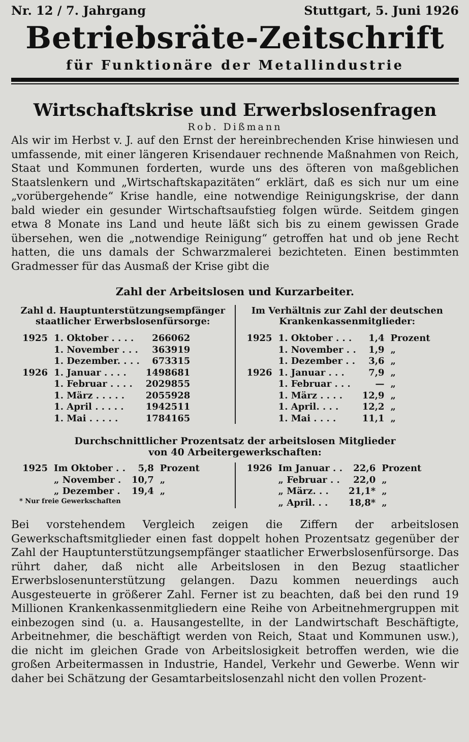Nr. 12 / 7. Jahrgang Stuttgart, 5. Juni 1926
Betriebsräte-Zeitschrift
für Funktionäre der Metallindustrie
Wirtschaftskrise und Erwerbslosenfragen
Rob. Dißmann
Als wir im Herbst v. J. auf den Ernst der hereinbrechenden Krise hinwiesen und umfassende, mit einer längeren Krisendauer rechnende Maßnahmen von Reich, Staat und Kommunen forderten, wurde uns des öfteren von maßgeblichen Staatslenkern und „Wirtschaftskapazitäten“ erklärt, daß es sich nur um eine „vorübergehende“ Krise handle, eine notwendige Reinigungskrise, der dann bald wieder ein gesunder Wirtschaftsaufstieg folgen würde. Seitdem gingen etwa 8 Monate ins Land und heute läßt sich bis zu einem gewissen Grade übersehen, wen die „notwendige Reinigung“ getroffen hat und ob jene Recht hatten, die uns damals der Schwarzmalerei bezichteten. Einen bestimmten Gradmesser für das Ausmaß der Krise gibt die
Zahl der Arbeitslosen und Kurzarbeiter.
Zahl d. Hauptunterstützungsempfänger staatlicher Erwerbslosenfürsorge:
| 1925 | 1. Oktober . . . . | 266062 |
| | 1. November . . . | 363919 |
| | 1. Dezember. . . . | 673315 |
| 1926 | 1. Januar . . . . | 1498681 |
| | 1. Februar . . . . | 2029855 |
| | 1. März . . . . . | 2055928 |
| | 1. April . . . . . | 1942511 |
| | 1. Mai . . . . . | 1784165 |
Im Verhältnis zur Zahl der deutschen Krankenkassenmitglieder:
| 1925 | 1. Oktober . . . | 1,4 | Prozent |
| | 1. November . . | 1,9 | „ |
| | 1. Dezember . . | 3,6 | „ |
| 1926 | 1. Januar . . . | 7,9 | „ |
| | 1. Februar . . . | — | „ |
| | 1. März . . . . | 12,9 | „ |
| | 1. April. . . . | 12,2 | „ |
| | 1. Mai . . . . | 11,1 | „ |
Durchschnittlicher Prozentsatz der arbeitslosen Mitglieder
von 40 Arbeitergewerkschaften:
| 1925 | Im Oktober . . | 5,8 | Prozent |
| | „ November . | 10,7 | „ |
| | „ Dezember . | 19,4 | „ |
* Nur freie Gewerkschaften
| 1926 | Im Januar . . | 22,6 | Prozent |
| | „ Februar . . | 22,0 | „ |
| | „ März. . . | 21,1* | „ |
| | „ April. . . | 18,8* | „ |
Bei vorstehendem Vergleich zeigen die Ziffern der arbeitslosen Gewerkschaftsmitglieder einen fast doppelt hohen Prozentsatz gegenüber der Zahl der Hauptunterstützungsempfänger staatlicher Erwerbslosenfürsorge. Das rührt daher, daß nicht alle Arbeitslosen in den Bezug staatlicher Erwerbslosenunterstützung gelangen. Dazu kommen neuerdings auch Ausgesteuerte in größerer Zahl. Ferner ist zu beachten, daß bei den rund 19 Millionen Krankenkassenmitgliedern eine Reihe von Arbeitnehmergruppen mit einbezogen sind (u. a. Hausangestellte, in der Landwirtschaft Beschäftigte, Arbeitnehmer, die beschäftigt werden von Reich, Staat und Kommunen usw.), die nicht im gleichen Grade von Arbeitslosigkeit betroffen werden, wie die großen Arbeitermassen in Industrie, Handel, Verkehr und Gewerbe. Wenn wir daher bei Schätzung der Gesamtarbeitslosenzahl nicht den vollen Prozent-